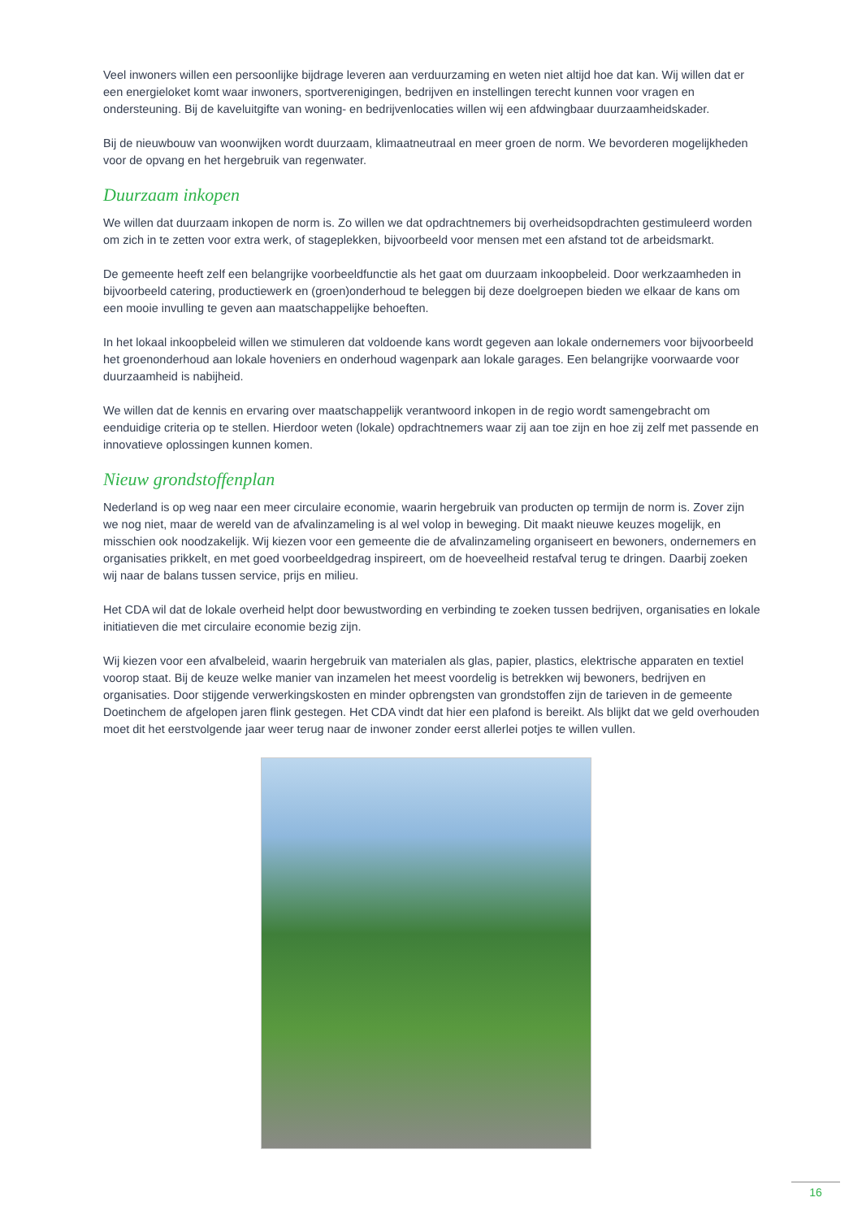Veel inwoners willen een persoonlijke bijdrage leveren aan verduurzaming en weten niet altijd hoe dat kan. Wij willen dat er een energieloket komt waar inwoners, sportverenigingen, bedrijven en instellingen terecht kunnen voor vragen en ondersteuning. Bij de kaveluitgifte van woning- en bedrijvenlocaties willen wij een afdwingbaar duurzaamheidskader.
Bij de nieuwbouw van woonwijken wordt duurzaam, klimaatneutraal en meer groen de norm. We bevorderen mogelijkheden voor de opvang en het hergebruik van regenwater.
Duurzaam inkopen
We willen dat duurzaam inkopen de norm is. Zo willen we dat opdrachtnemers bij overheidsopdrachten gestimuleerd worden om zich in te zetten voor extra werk, of stageplekken, bijvoorbeeld voor mensen met een afstand tot de arbeidsmarkt.
De gemeente heeft zelf een belangrijke voorbeeldfunctie als het gaat om duurzaam inkoopbeleid. Door werkzaamheden in bijvoorbeeld catering, productiewerk en (groen)onderhoud te beleggen bij deze doelgroepen bieden we elkaar de kans om een mooie invulling te geven aan maatschappelijke behoeften.
In het lokaal inkoopbeleid willen we stimuleren dat voldoende kans wordt gegeven aan lokale ondernemers voor bijvoorbeeld het groenonderhoud aan lokale hoveniers en onderhoud wagenpark aan lokale garages. Een belangrijke voorwaarde voor duurzaamheid is nabijheid.
We willen dat de kennis en ervaring over maatschappelijk verantwoord inkopen in de regio wordt samengebracht om eenduidige criteria op te stellen. Hierdoor weten (lokale) opdrachtnemers waar zij aan toe zijn en hoe zij zelf met passende en innovatieve oplossingen kunnen komen.
Nieuw grondstoffenplan
Nederland is op weg naar een meer circulaire economie, waarin hergebruik van producten op termijn de norm is. Zover zijn we nog niet, maar de wereld van de afvalinzameling is al wel volop in beweging. Dit maakt nieuwe keuzes mogelijk, en misschien ook noodzakelijk. Wij kiezen voor een gemeente die de afvalinzameling organiseert en bewoners, ondernemers en organisaties prikkelt, en met goed voorbeeldgedrag inspireert, om de hoeveelheid restafval terug te dringen. Daarbij zoeken wij naar de balans tussen service, prijs en milieu.
Het CDA wil dat de lokale overheid helpt door bewustwording en verbinding te zoeken tussen bedrijven, organisaties en lokale initiatieven die met circulaire economie bezig zijn.
Wij kiezen voor een afvalbeleid, waarin hergebruik van materialen als glas, papier, plastics, elektrische apparaten en textiel voorop staat. Bij de keuze welke manier van inzamelen het meest voordelig is betrekken wij bewoners, bedrijven en organisaties. Door stijgende verwerkingskosten en minder opbrengsten van grondstoffen zijn de tarieven in de gemeente Doetinchem de afgelopen jaren flink gestegen. Het CDA vindt dat hier een plafond is bereikt. Als blijkt dat we geld overhouden moet dit het eerstvolgende jaar weer terug naar de inwoner zonder eerst allerlei potjes te willen vullen.
16